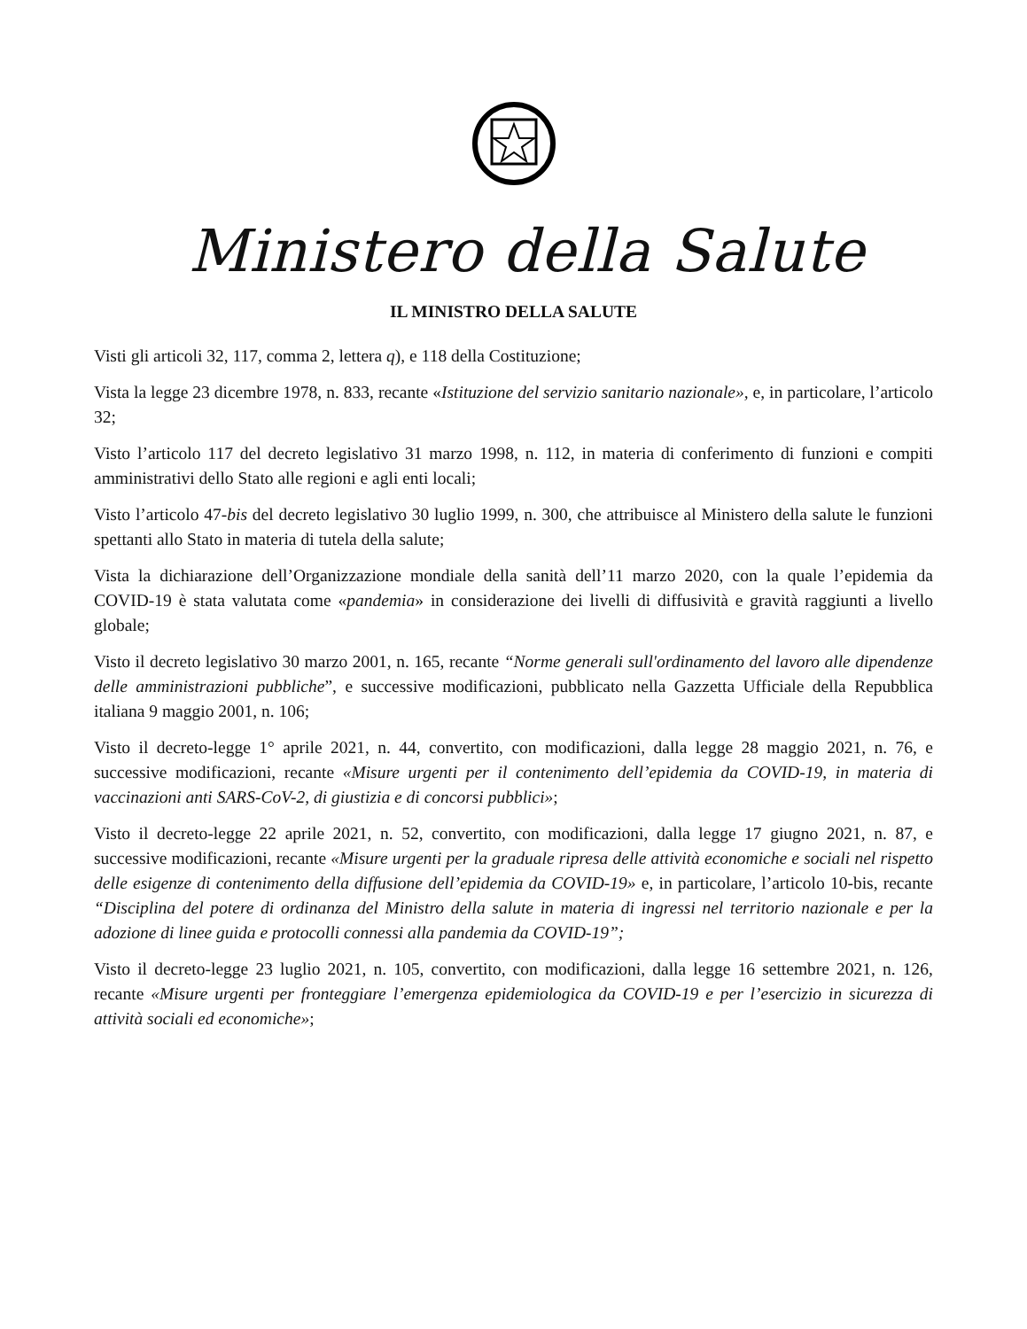Ministero della Salute
IL MINISTRO DELLA SALUTE
Visti gli articoli 32, 117, comma 2, lettera q), e 118 della Costituzione;
Vista la legge 23 dicembre 1978, n. 833, recante «Istituzione del servizio sanitario nazionale», e, in particolare, l’articolo 32;
Visto l’articolo 117 del decreto legislativo 31 marzo 1998, n. 112, in materia di conferimento di funzioni e compiti amministrativi dello Stato alle regioni e agli enti locali;
Visto l’articolo 47-bis del decreto legislativo 30 luglio 1999, n. 300, che attribuisce al Ministero della salute le funzioni spettanti allo Stato in materia di tutela della salute;
Vista la dichiarazione dell’Organizzazione mondiale della sanità dell’11 marzo 2020, con la quale l’epidemia da COVID-19 è stata valutata come «pandemia» in considerazione dei livelli di diffusività e gravità raggiunti a livello globale;
Visto il decreto legislativo 30 marzo 2001, n. 165, recante “Norme generali sull'ordinamento del lavoro alle dipendenze delle amministrazioni pubbliche”, e successive modificazioni, pubblicato nella Gazzetta Ufficiale della Repubblica italiana 9 maggio 2001, n. 106;
Visto il decreto-legge 1° aprile 2021, n. 44, convertito, con modificazioni, dalla legge 28 maggio 2021, n. 76, e successive modificazioni, recante «Misure urgenti per il contenimento dell’epidemia da COVID-19, in materia di vaccinazioni anti SARS-CoV-2, di giustizia e di concorsi pubblici»;
Visto il decreto-legge 22 aprile 2021, n. 52, convertito, con modificazioni, dalla legge 17 giugno 2021, n. 87, e successive modificazioni, recante «Misure urgenti per la graduale ripresa delle attività economiche e sociali nel rispetto delle esigenze di contenimento della diffusione dell’epidemia da COVID-19» e, in particolare, l’articolo 10-bis, recante “Disciplina del potere di ordinanza del Ministro della salute in materia di ingressi nel territorio nazionale e per la adozione di linee guida e protocolli connessi alla pandemia da COVID-19”;
Visto il decreto-legge 23 luglio 2021, n. 105, convertito, con modificazioni, dalla legge 16 settembre 2021, n. 126, recante «Misure urgenti per fronteggiare l’emergenza epidemiologica da COVID-19 e per l’esercizio in sicurezza di attività sociali ed economiche»;